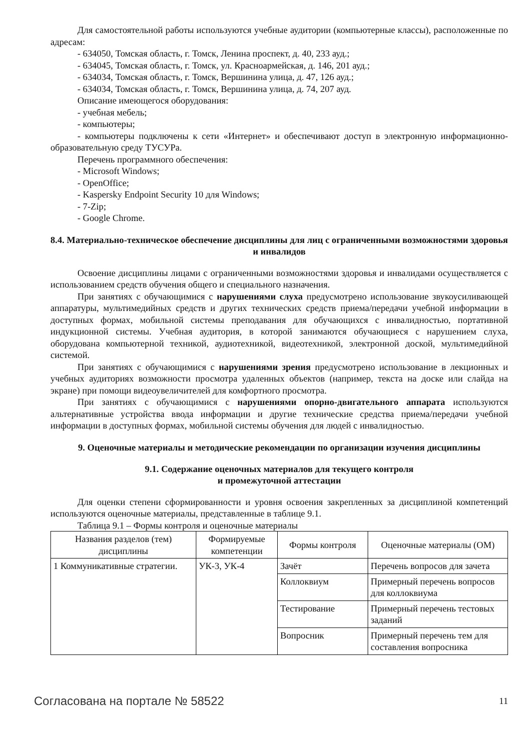Для самостоятельной работы используются учебные аудитории (компьютерные классы), расположенные по адресам:
- 634050, Томская область, г. Томск, Ленина проспект, д. 40, 233 ауд.;
- 634045, Томская область, г. Томск, ул. Красноармейская, д. 146, 201 ауд.;
- 634034, Томская область, г. Томск, Вершинина улица, д. 47, 126 ауд.;
- 634034, Томская область, г. Томск, Вершинина улица, д. 74, 207 ауд.
Описание имеющегося оборудования:
- учебная мебель;
- компьютеры;
- компьютеры подключены к сети «Интернет» и обеспечивают доступ в электронную информационно-образовательную среду ТУСУРа.
Перечень программного обеспечения:
- Microsoft Windows;
- OpenOffice;
- Kaspersky Endpoint Security 10 для Windows;
- 7-Zip;
- Google Chrome.
8.4. Материально-техническое обеспечение дисциплины для лиц с ограниченными возможностями здоровья и инвалидов
Освоение дисциплины лицами с ограниченными возможностями здоровья и инвалидами осуществляется с использованием средств обучения общего и специального назначения.
При занятиях с обучающимися с нарушениями слуха предусмотрено использование звукоусиливающей аппаратуры, мультимедийных средств и других технических средств приема/передачи учебной информации в доступных формах, мобильной системы преподавания для обучающихся с инвалидностью, портативной индукционной системы. Учебная аудитория, в которой занимаются обучающиеся с нарушением слуха, оборудована компьютерной техникой, аудиотехникой, видеотехникой, электронной доской, мультимедийной системой.
При занятиях с обучающимися с нарушениями зрения предусмотрено использование в лекционных и учебных аудиториях возможности просмотра удаленных объектов (например, текста на доске или слайда на экране) при помощи видеоувеличителей для комфортного просмотра.
При занятиях с обучающимися с нарушениями опорно-двигательного аппарата используются альтернативные устройства ввода информации и другие технические средства приема/передачи учебной информации в доступных формах, мобильной системы обучения для людей с инвалидностью.
9. Оценочные материалы и методические рекомендации по организации изучения дисциплины
9.1. Содержание оценочных материалов для текущего контроля
и промежуточной аттестации
Для оценки степени сформированности и уровня освоения закрепленных за дисциплиной компетенций используются оценочные материалы, представленные в таблице 9.1.
Таблица 9.1 – Формы контроля и оценочные материалы
| Названия разделов (тем) дисциплины | Формируемые компетенции | Формы контроля | Оценочные материалы (ОМ) |
| --- | --- | --- | --- |
| 1 Коммуникативные стратегии. | УК-3, УК-4 | Зачёт | Перечень вопросов для зачета |
| | | Коллоквиум | Примерный перечень вопросов для коллоквиума |
| | | Тестирование | Примерный перечень тестовых заданий |
| | | Вопросник | Примерный перечень тем для составления вопросника |
Согласована на портале № 58522 11